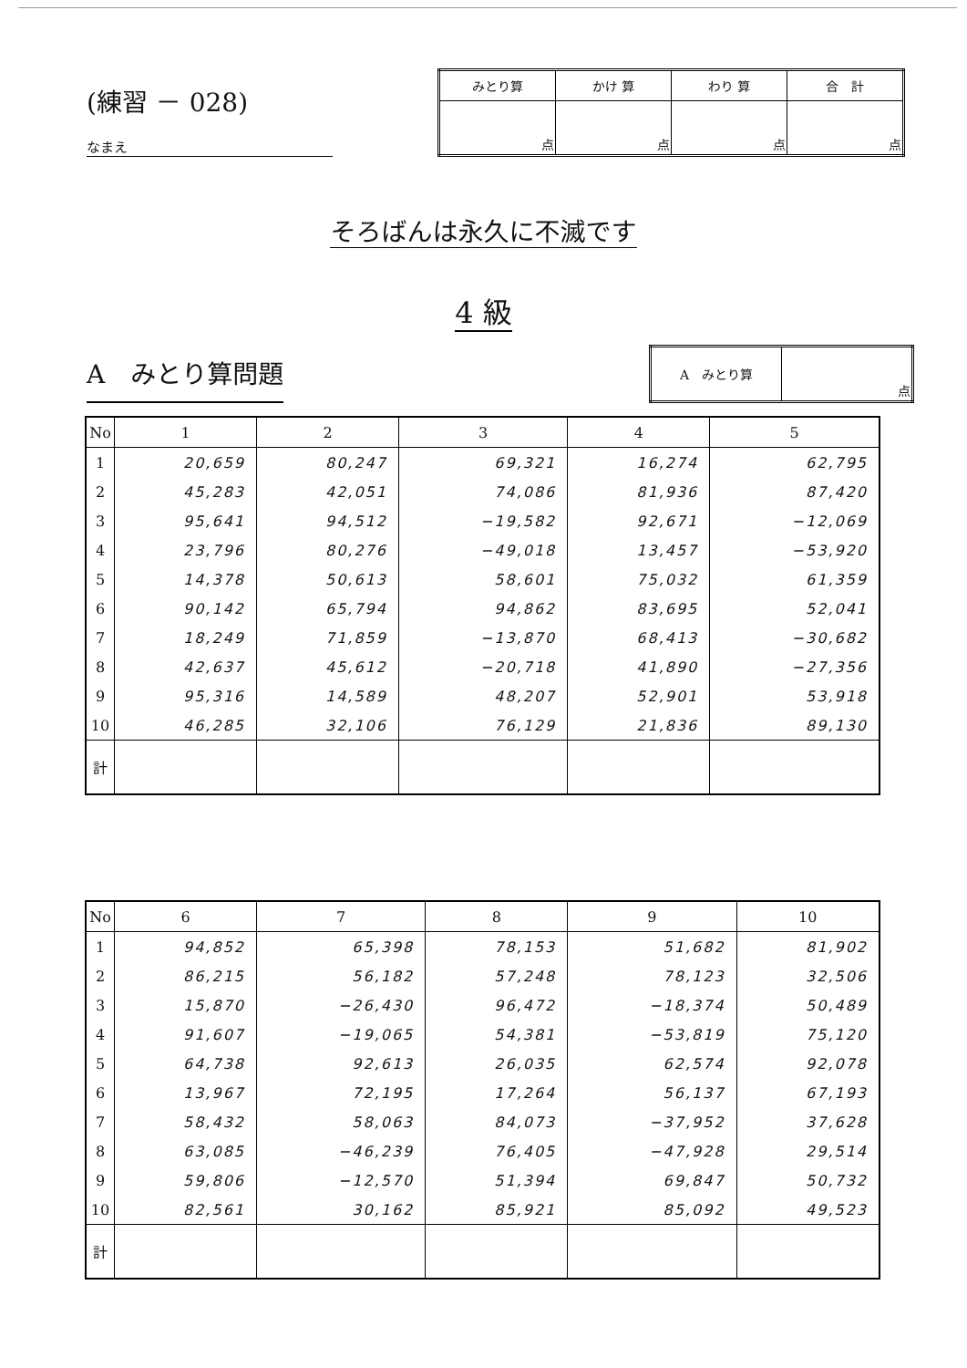(練習 － 028)
なまえ
| みとり算 | かけ 算 | わり 算 | 合 計 |
| 点 | 点 | 点 | 点 |
そろばんは永久に不滅です
4 級
A　みとり算問題
| A みとり算 | 点 |
| No | 1 | 2 | 3 | 4 | 5 |
| --- | --- | --- | --- | --- | --- |
| 1 | 20,659 | 80,247 | 69,321 | 16,274 | 62,795 |
| 2 | 45,283 | 42,051 | 74,086 | 81,936 | 87,420 |
| 3 | 95,641 | 94,512 | −19,582 | 92,671 | −12,069 |
| 4 | 23,796 | 80,276 | −49,018 | 13,457 | −53,920 |
| 5 | 14,378 | 50,613 | 58,601 | 75,032 | 61,359 |
| 6 | 90,142 | 65,794 | 94,862 | 83,695 | 52,041 |
| 7 | 18,249 | 71,859 | −13,870 | 68,413 | −30,682 |
| 8 | 42,637 | 45,612 | −20,718 | 41,890 | −27,356 |
| 9 | 95,316 | 14,589 | 48,207 | 52,901 | 53,918 |
| 10 | 46,285 | 32,106 | 76,129 | 21,836 | 89,130 |
| 計 | | | | | |
| No | 6 | 7 | 8 | 9 | 10 |
| --- | --- | --- | --- | --- | --- |
| 1 | 94,852 | 65,398 | 78,153 | 51,682 | 81,902 |
| 2 | 86,215 | 56,182 | 57,248 | 78,123 | 32,506 |
| 3 | 15,870 | −26,430 | 96,472 | −18,374 | 50,489 |
| 4 | 91,607 | −19,065 | 54,381 | −53,819 | 75,120 |
| 5 | 64,738 | 92,613 | 26,035 | 62,574 | 92,078 |
| 6 | 13,967 | 72,195 | 17,264 | 56,137 | 67,193 |
| 7 | 58,432 | 58,063 | 84,073 | −37,952 | 37,628 |
| 8 | 63,085 | −46,239 | 76,405 | −47,928 | 29,514 |
| 9 | 59,806 | −12,570 | 51,394 | 69,847 | 50,732 |
| 10 | 82,561 | 30,162 | 85,921 | 85,092 | 49,523 |
| 計 | | | | | |